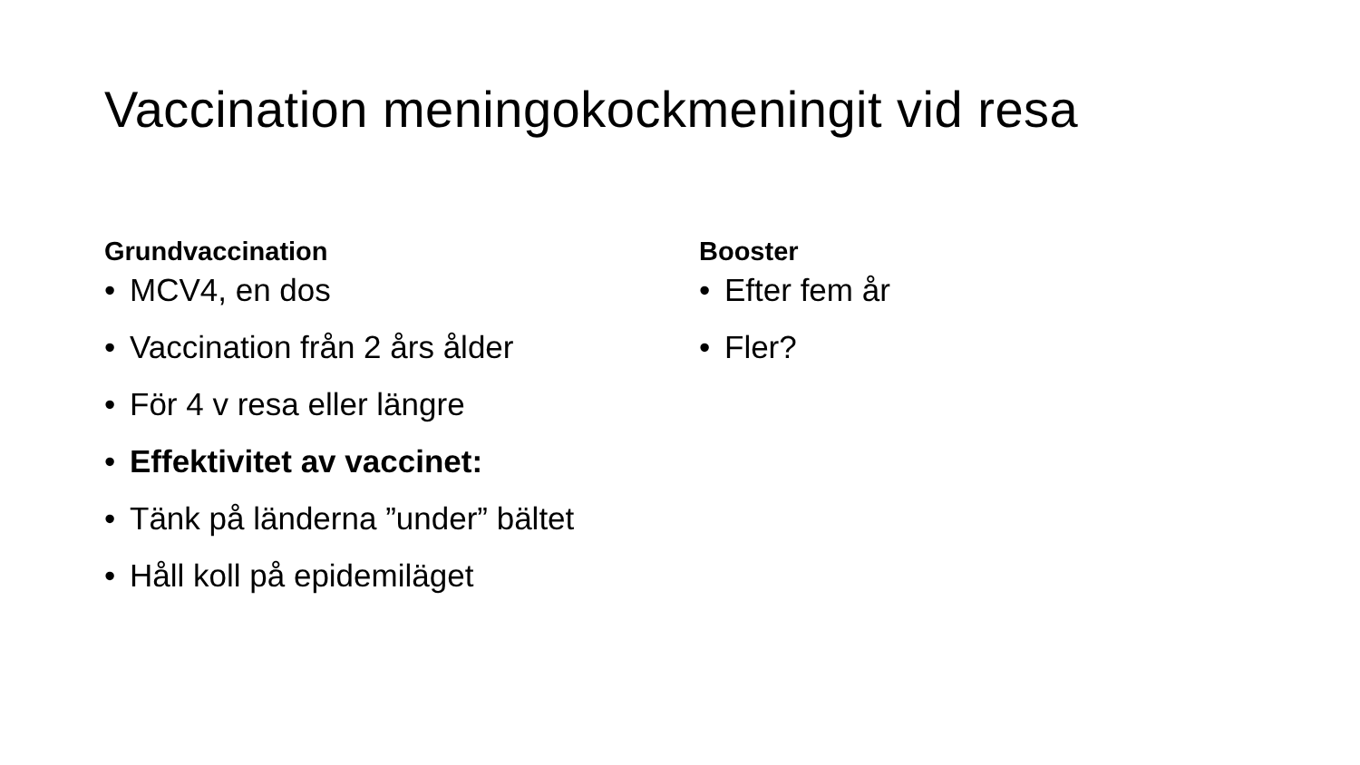Vaccination meningokockmeningit vid resa
Grundvaccination
• MCV4, en dos
• Vaccination från 2 års ålder
• För 4 v resa eller längre
• Effektivitet av vaccinet:
• Tänk på länderna ”under” bältet
• Håll koll på epidemiläget
Booster
• Efter fem år
• Fler?